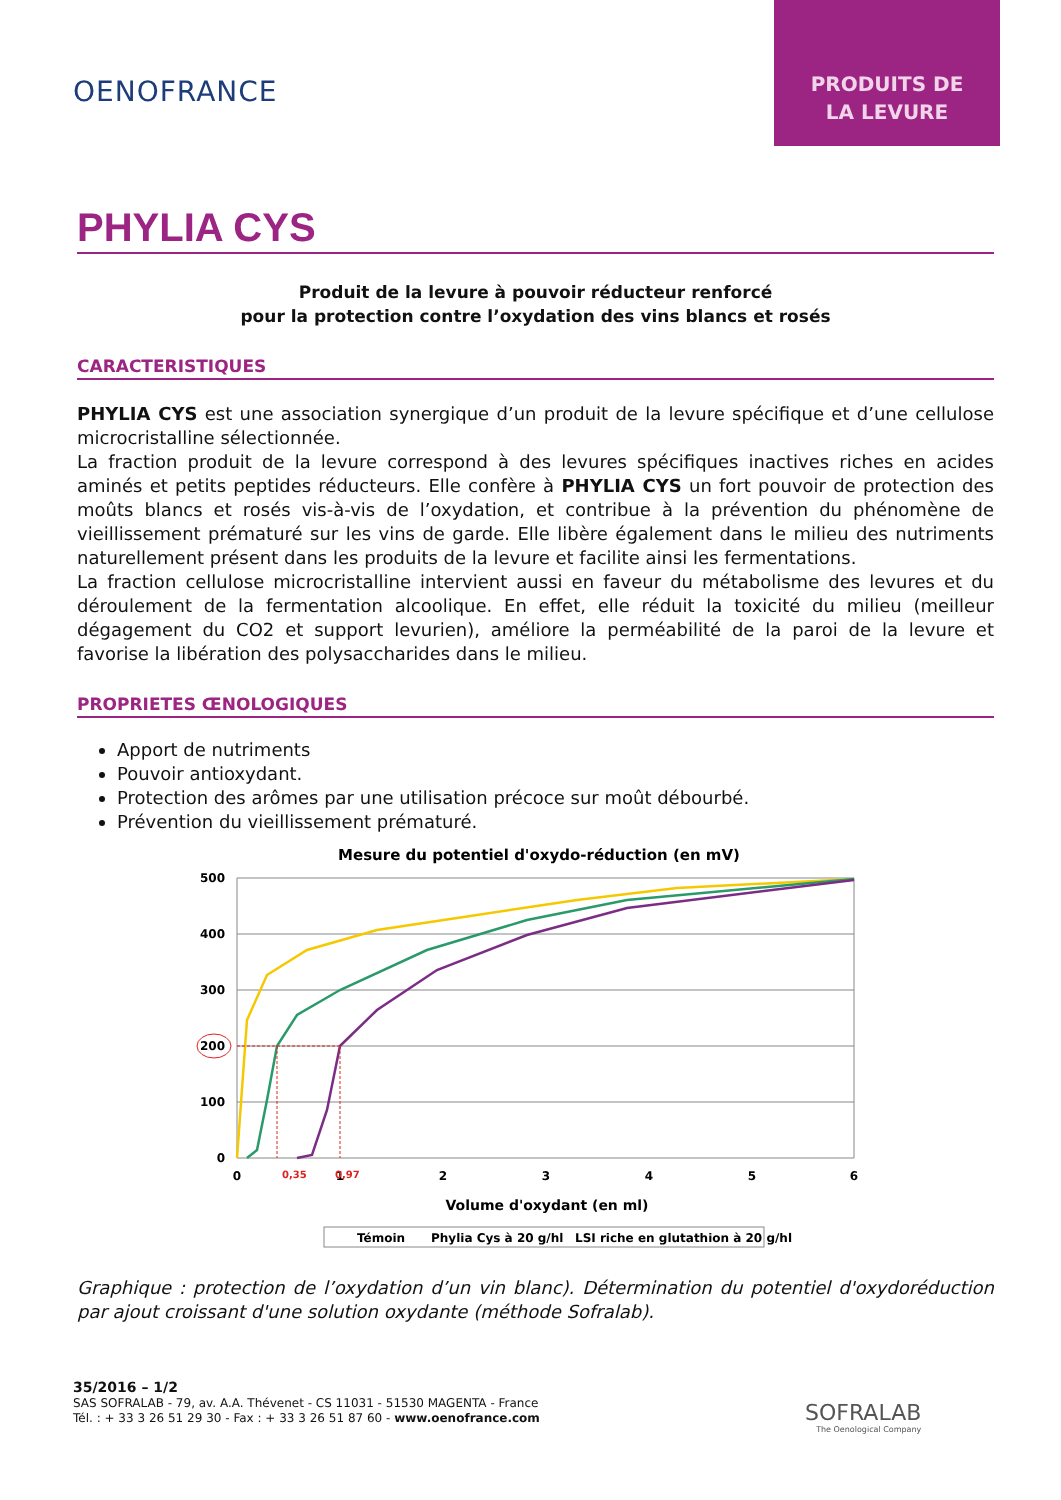PRODUITS DE
LA LEVURE
OENOFRANCE
PHYLIA CYS
Produit de la levure à pouvoir réducteur renforcé
pour la protection contre l’oxydation des vins blancs et rosés
CARACTERISTIQUES
PHYLIA CYS est une association synergique d’un produit de la levure spécifique et d’une cellulose microcristalline sélectionnée.
La fraction produit de la levure correspond à des levures spécifiques inactives riches en acides aminés et petits peptides réducteurs. Elle confère à PHYLIA CYS un fort pouvoir de protection des moûts blancs et rosés vis-à-vis de l’oxydation, et contribue à la prévention du phénomène de vieillissement prématuré sur les vins de garde. Elle libère également dans le milieu des nutriments naturellement présent dans les produits de la levure et facilite ainsi les fermentations.
La fraction cellulose microcristalline intervient aussi en faveur du métabolisme des levures et du déroulement de la fermentation alcoolique. En effet, elle réduit la toxicité du milieu (meilleur dégagement du CO2 et support levurien), améliore la perméabilité de la paroi de la levure et favorise la libération des polysaccharides dans le milieu.
PROPRIETES ŒNOLOGIQUES
Apport de nutriments
Pouvoir antioxydant.
Protection des arômes par une utilisation précoce sur moût débourbé.
Prévention du vieillissement prématuré.
Mesure du potentiel d'oxydo-réduction (en mV)
500
400
300
200
100
0
0
1
2
3
4
5
6
0,35
0,97
Volume d'oxydant (en ml)
Témoin
Phylia Cys à 20 g/hl
LSI riche en glutathion à 20 g/hl
Graphique : protection de l’oxydation d’un vin blanc). Détermination du potentiel d'oxydoréduction par ajout croissant d'une solution oxydante (méthode Sofralab).
35/2016 – 1/2
SAS SOFRALAB - 79, av. A.A. Thévenet - CS 11031 - 51530 MAGENTA - France
Tél. : + 33 3 26 51 29 30 - Fax : + 33 3 26 51 87 60 - www.oenofrance.com
SOFRALAB
The Oenological Company